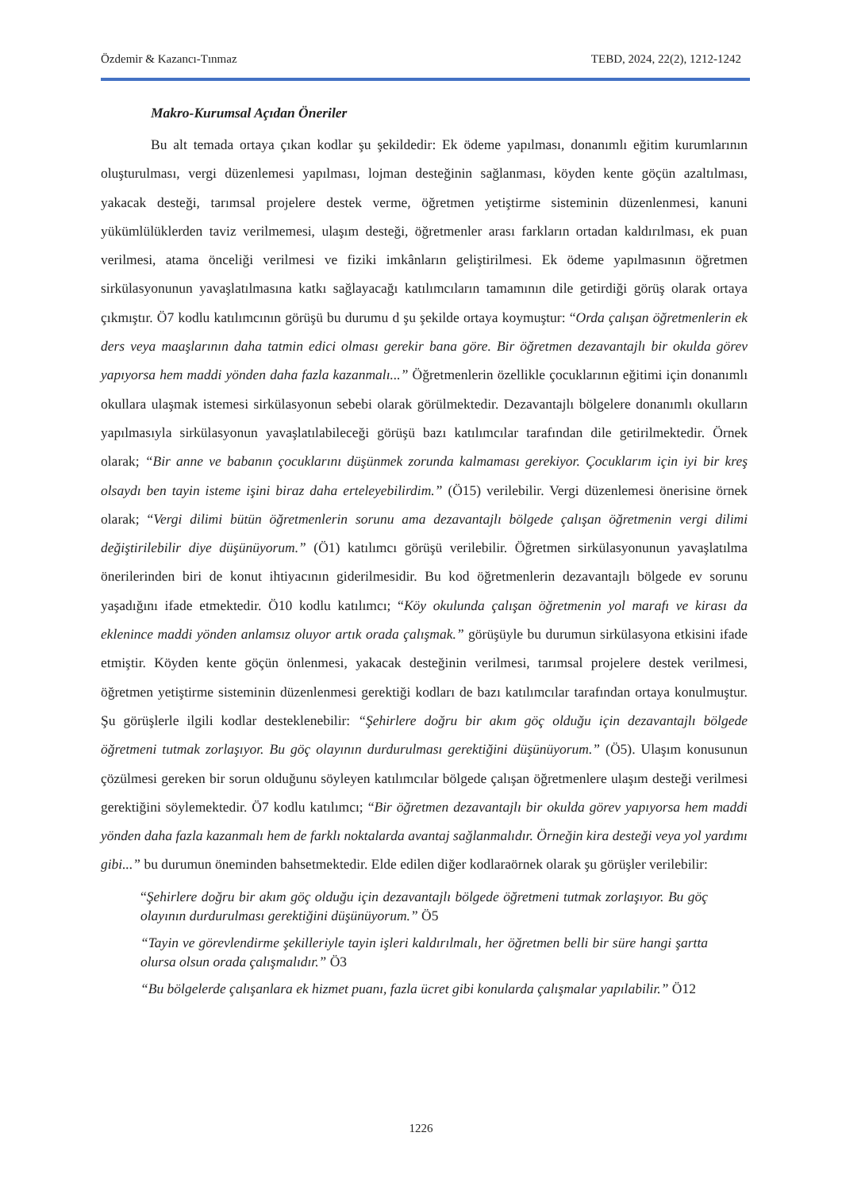Özdemir & Kazancı-Tınmaz TEBD, 2024, 22(2), 1212-1242
Makro-Kurumsal Açıdan Öneriler
Bu alt temada ortaya çıkan kodlar şu şekildedir: Ek ödeme yapılması, donanımlı eğitim kurumlarının oluşturulması, vergi düzenlemesi yapılması, lojman desteğinin sağlanması, köyden kente göçün azaltılması, yakacak desteği, tarımsal projelere destek verme, öğretmen yetiştirme sisteminin düzenlenmesi, kanuni yükümlülüklerden taviz verilmemesi, ulaşım desteği, öğretmenler arası farkların ortadan kaldırılması, ek puan verilmesi, atama önceliği verilmesi ve fiziki imkânların geliştirilmesi. Ek ödeme yapılmasının öğretmen sirkülasyonunun yavaşlatılmasına katkı sağlayacağı katılımcıların tamamının dile getirdiği görüş olarak ortaya çıkmıştır. Ö7 kodlu katılımcının görüşü bu durumu d şu şekilde ortaya koymuştur: “Orda çalışan öğretmenlerin ek ders veya maaşlarının daha tatmin edici olması gerekir bana göre. Bir öğretmen dezavantajlı bir okulda görev yapıyorsa hem maddi yönden daha fazla kazanmalı...” Öğretmenlerin özellikle çocuklarının eğitimi için donanımlı okullara ulaşmak istemesi sirkülasyonun sebebi olarak görülmektedir. Dezavantajlı bölgelere donanımlı okulların yapılmasıyla sirkülasyonun yavaşlatılabileceği görüşü bazı katılımcılar tarafından dile getirilmektedir. Örnek olarak; “Bir anne ve babanın çocuklarını düşünmek zorunda kalmaması gerekiyor. Çocuklarım için iyi bir kreş olsaydı ben tayin isteme işini biraz daha erteleyebilirdim.” (Ö15) verilebilir. Vergi düzenlemesi önerisine örnek olarak; “Vergi dilimi bütün öğretmenlerin sorunu ama dezavantajlı bölgede çalışan öğretmenin vergi dilimi değiştirilebilir diye düşünüyorum.” (Ö1) katılımcı görüşü verilebilir. Öğretmen sirkülasyonunun yavaşlatılma önerilerinden biri de konut ihtiyacının giderilmesidir. Bu kod öğretmenlerin dezavantajlı bölgede ev sorunu yaşadığını ifade etmektedir. Ö10 kodlu katılımcı; “Köy okulunda çalışan öğretmenin yol marafı ve kirası da eklenince maddi yönden anlamsız oluyor artık orada çalışmak.” görüşüyle bu durumun sirkülasyona etkisini ifade etmiştir. Köyden kente göçün önlenmesi, yakacak desteğinin verilmesi, tarımsal projelere destek verilmesi, öğretmen yetiştirme sisteminin düzenlenmesi gerektiği kodları de bazı katılımcılar tarafından ortaya konulmuştur. Şu görüşlerle ilgili kodlar desteklenebilir: “Şehirlere doğru bir akım göç olduğu için dezavantajlı bölgede öğretmeni tutmak zorlaşıyor. Bu göç olayının durdurulması gerektiğini düşünüyorum.” (Ö5). Ulaşım konusunun çözülmesi gereken bir sorun olduğunu söyleyen katılımcılar bölgede çalışan öğretmenlere ulaşım desteği verilmesi gerektiğini söylemektedir. Ö7 kodlu katılımcı; “Bir öğretmen dezavantajlı bir okulda görev yapıyorsa hem maddi yönden daha fazla kazanmalı hem de farklı noktalarda avantaj sağlanmalıdır. Örneğin kira desteği veya yol yardımı gibi...” bu durumun öneminden bahsetmektedir. Elde edilen diğer kodlaraörnek olarak şu görüşler verilebilir:
“Şehirlere doğru bir akım göç olduğu için dezavantajlı bölgede öğretmeni tutmak zorlaşıyor. Bu göç olayının durdurulması gerektiğini düşünüyorum.” Ö5
“Tayin ve görevlendirme şekilleriyle tayin işleri kaldırılmalı, her öğretmen belli bir süre hangi şartta olursa olsun orada çalışmalıdır.” Ö3
“Bu bölgelerde çalışanlara ek hizmet puanı, fazla ücret gibi konularda çalışmalar yapılabilir.” Ö12
1226